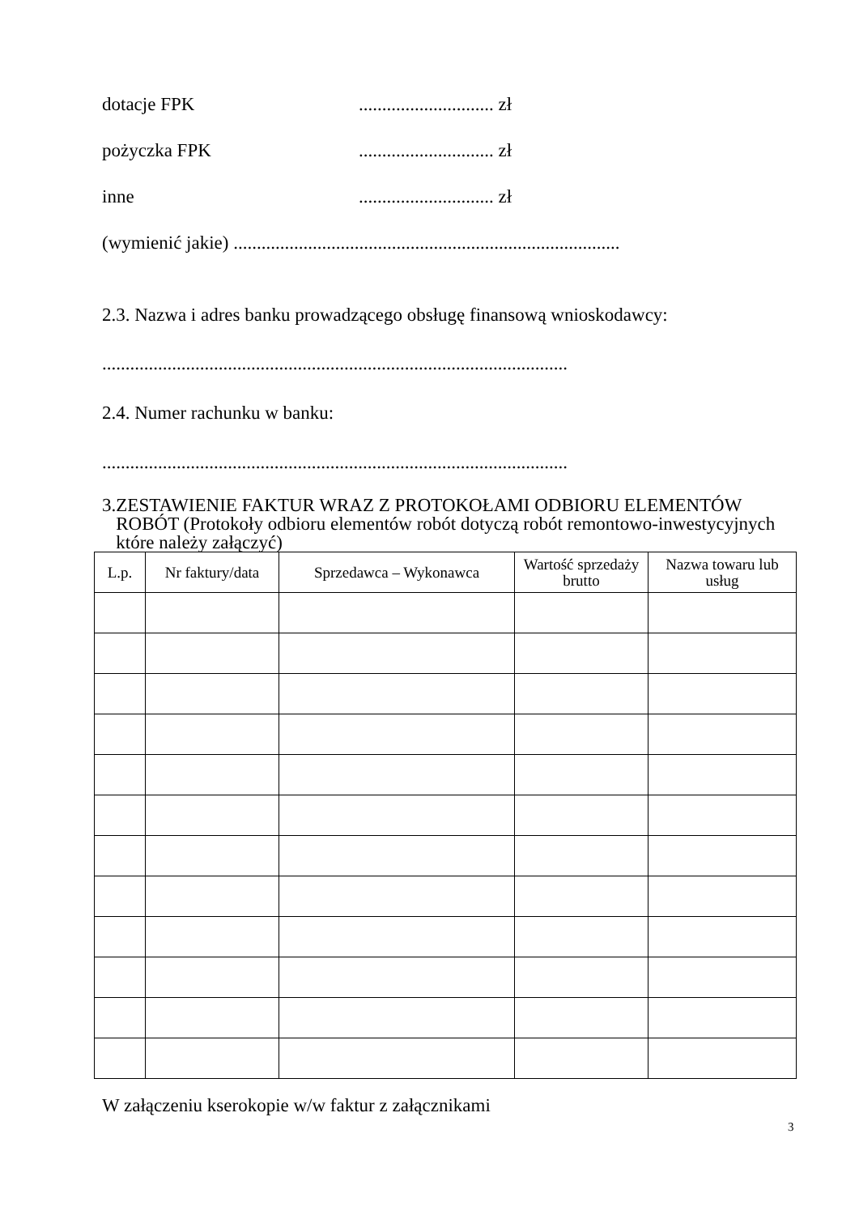dotacje FPK............................. zł
pożyczka FPK............................. zł
inne............................. zł
(wymienić jakie) ...................................................................................
2.3. Nazwa i adres banku prowadzącego obsługę finansową wnioskodawcy:
....................................................................................................
2.4. Numer rachunku w banku:
....................................................................................................
3. ZESTAWIENIE FAKTUR WRAZ Z PROTOKOŁAMI ODBIORU ELEMENTÓW ROBÓT (Protokoły odbioru elementów robót dotyczą robót remontowo-inwestycyjnych które należy załączyć)
| L.p. | Nr faktury/data | Sprzedawca – Wykonawca | Wartość sprzedaży brutto | Nazwa towaru lub usług |
| --- | --- | --- | --- | --- |
W załączeniu kserokopie w/w faktur z załącznikami
3